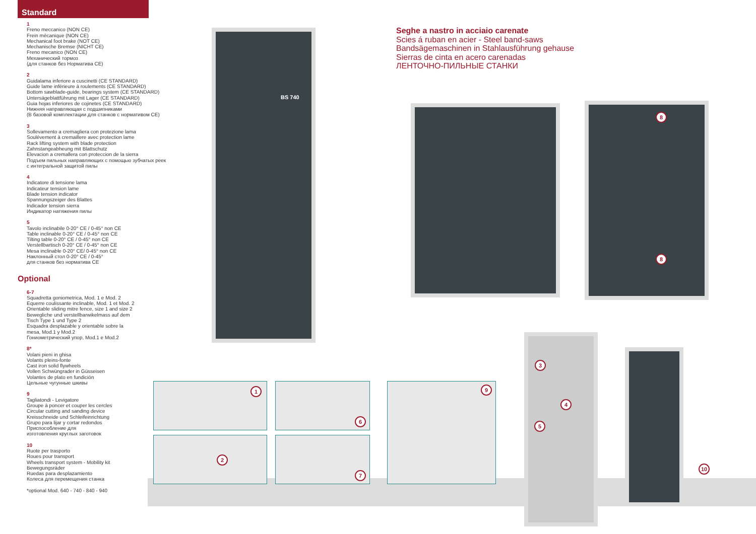Standard
1
Freno meccanico (NON CE)
Frein mècanique (NON CE)
Mechanical foot brake (NOT CE)
Mechanische Bremse (NICHT CE)
Freno mecanico (NON CE)
Механический тормоз
(для станков без Норматива CE)
2
Guidalama inferiore a cuscinetti (CE STANDARD)
Guide lame inférieure à roulements (CE STANDARD)
Bottom sawblade-guide, bearings system (CE STANDARD)
Untersägeblattführung mit Lager (CE STANDARD)
Guia hojas inferiores de cojinetes (CE STANDARD)
Нижняя направляющая с подшипниками
(В базовой комплектации для станков с нормативом CE)
3
Sollevamento a cremagliera con protezione lama
Soulévement à cremaillere avec protection lame
Rack lifting system with blade protection
Zahnstangeabheung mit Blattschutz
Elevacion a cremallera con proteccion de la sierra
Подъем пильных направляющих с помощью зубчатых реек
с интегральной защитой пилы
4
Indicatore di tensione lama
Indicateur tension lame
Blade tension indicator
Spannungszeiger des Blattes
Indicador tension sierra
Индикатор натяжения пилы
5
Tavolo inclinabile 0-20° CE / 0-45° non CE
Table inclinable 0-20° CE / 0-45° non CE
Tilting table 0-20° CE / 0-45° non CE
Verstellbartisch 0-20° CE / 0-45° non CE
Mesa inclinable 0-20° CE/ 0-45° non CE
Наклонный стол 0-20° CE / 0-45°
для станков без норматива CE
Optional
6-7
Squadretta goniometrica, Mod. 1 e Mod. 2
Equerre coulissante inclinable, Mod. 1 et Mod. 2
Orientable sliding mitre fence, size 1 and size 2
Bewegliche und verstellbarwikelmass auf dem
Tisch Type 1 und Type 2
Esquadra desplazable y orientable sobre la
mesa, Mod.1 y Mod.2
Гониометрический упор, Mod.1 e Mod.2
8*
Volani pieni in ghisa
Volants pleins-fonte
Cast iron solid flywheels
Vollen Schwüngrader in Güsseisen
Volantes de plato en fundición
Цельные чугунные шкивы
9
Tagliatondi - Levigatore
Groupe à poncer et couper les cercles
Circular cutting and sanding device
Kreisschneide und Schleifeinrichtung
Grupo para lijar y cortar redondos
Приспособление для
изготовления круглых заготовок
10
Ruote per trasporto
Roues pour transport
Wheels transport system - Mobility kit
Bewegungsräder
Ruedas para desplazamiento
Колеса для перемещения станка
*optional Mod. 640 - 740 - 840 - 940
Seghe a nastro in acciaio carenate
Scies á ruban en acier - Steel band-saws
Bandsägemaschinen in Stahlausführung gehause
Sierras de cinta en acero carenadas
ЛЕНТОЧНО-ПИЛЬНЫЕ СТАНКИ
BS 740
1
2
6
7
9
8
8
3
4
5
10